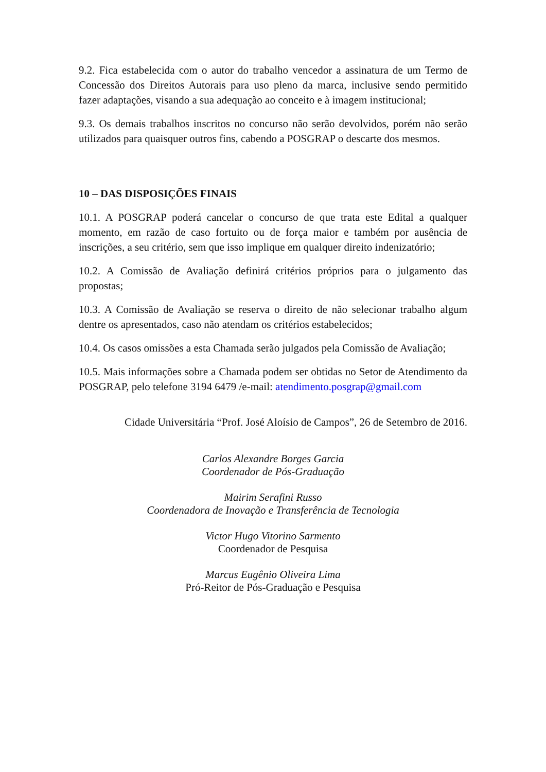9.2. Fica estabelecida com o autor do trabalho vencedor a assinatura de um Termo de Concessão dos Direitos Autorais para uso pleno da marca, inclusive sendo permitido fazer adaptações, visando a sua adequação ao conceito e à imagem institucional;
9.3. Os demais trabalhos inscritos no concurso não serão devolvidos, porém não serão utilizados para quaisquer outros fins, cabendo a POSGRAP o descarte dos mesmos.
10 – DAS DISPOSIÇÕES FINAIS
10.1. A POSGRAP poderá cancelar o concurso de que trata este Edital a qualquer momento, em razão de caso fortuito ou de força maior e também por ausência de inscrições, a seu critério, sem que isso implique em qualquer direito indenizatório;
10.2. A Comissão de Avaliação definirá critérios próprios para o julgamento das propostas;
10.3. A Comissão de Avaliação se reserva o direito de não selecionar trabalho algum dentre os apresentados, caso não atendam os critérios estabelecidos;
10.4. Os casos omissões a esta Chamada serão julgados pela Comissão de Avaliação;
10.5. Mais informações sobre a Chamada podem ser obtidas no Setor de Atendimento da POSGRAP, pelo telefone 3194 6479 /e-mail: atendimento.posgrap@gmail.com
Cidade Universitária “Prof. José Aloísio de Campos”, 26 de Setembro de 2016.
Carlos Alexandre Borges Garcia
Coordenador de Pós-Graduação
Mairim Serafini Russo
Coordenadora de Inovação e Transferência de Tecnologia
Victor Hugo Vitorino Sarmento
Coordenador de Pesquisa
Marcus Eugênio Oliveira Lima
Pró-Reitor de Pós-Graduação e Pesquisa